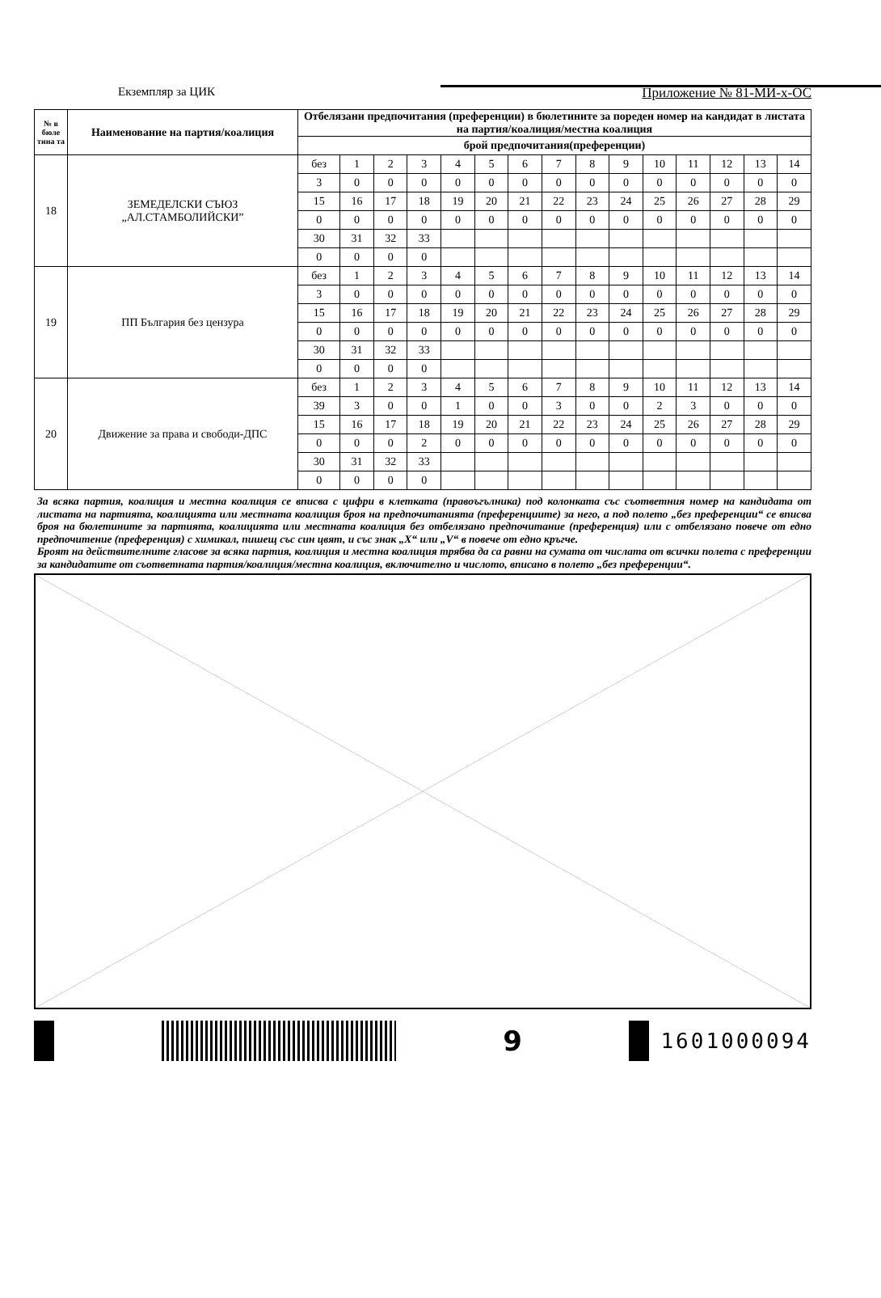Екземпляр за ЦИК Приложение № 81-МИ-х-ОС
| № в бюле тина та | Наименование на партия/коалиция | Отбелязани предпочитания (преференции) в бюлетините за пореден номер на кандидат в листата на партия/коалиция/местна коалиция | | | | | | | | | | | | | | |
| --- | --- | --- | --- | --- | --- | --- | --- | --- | --- | --- | --- | --- | --- | --- | --- | --- |
| | | брой предпочитания(преференции) | | | | | | | | | | | | | | |
| 18 | ЗЕМЕДЕЛСКИ СЪЮЗ „АЛ.СТАМБОЛИЙСКИ” | без | 1 | 2 | 3 | 4 | 5 | 6 | 7 | 8 | 9 | 10 | 11 | 12 | 13 | 14 |
| | | 3 | 0 | 0 | 0 | 0 | 0 | 0 | 0 | 0 | 0 | 0 | 0 | 0 | 0 | 0 |
| | | 15 | 16 | 17 | 18 | 19 | 20 | 21 | 22 | 23 | 24 | 25 | 26 | 27 | 28 | 29 |
| | | 0 | 0 | 0 | 0 | 0 | 0 | 0 | 0 | 0 | 0 | 0 | 0 | 0 | 0 | 0 |
| | | 30 | 31 | 32 | 33 | | | | | | | | | | | |
| | | 0 | 0 | 0 | 0 | | | | | | | | | | | |
| 19 | ПП България без цензура | без | 1 | 2 | 3 | 4 | 5 | 6 | 7 | 8 | 9 | 10 | 11 | 12 | 13 | 14 |
| | | 3 | 0 | 0 | 0 | 0 | 0 | 0 | 0 | 0 | 0 | 0 | 0 | 0 | 0 | 0 |
| | | 15 | 16 | 17 | 18 | 19 | 20 | 21 | 22 | 23 | 24 | 25 | 26 | 27 | 28 | 29 |
| | | 0 | 0 | 0 | 0 | 0 | 0 | 0 | 0 | 0 | 0 | 0 | 0 | 0 | 0 | 0 |
| | | 30 | 31 | 32 | 33 | | | | | | | | | | | |
| | | 0 | 0 | 0 | 0 | | | | | | | | | | | |
| 20 | Движение за права и свободи-ДПС | без | 1 | 2 | 3 | 4 | 5 | 6 | 7 | 8 | 9 | 10 | 11 | 12 | 13 | 14 |
| | | 39 | 3 | 0 | 0 | 1 | 0 | 0 | 3 | 0 | 0 | 2 | 3 | 0 | 0 | 0 |
| | | 15 | 16 | 17 | 18 | 19 | 20 | 21 | 22 | 23 | 24 | 25 | 26 | 27 | 28 | 29 |
| | | 0 | 0 | 0 | 2 | 0 | 0 | 0 | 0 | 0 | 0 | 0 | 0 | 0 | 0 | 0 |
| | | 30 | 31 | 32 | 33 | | | | | | | | | | | |
| | | 0 | 0 | 0 | 0 | | | | | | | | | | | |
За всяка партия, коалиция и местна коалиция се вписва с цифри в клетката (правоъгълника) под колонката със съответния номер на кандидата от листата на партията, коалицията или местната коалиция броя на предпочитанията (преференциите) за него, а под полето „без преференции“ се вписва броя на бюлетините за партията, коалицията или местната коалиция без отбелязано предпочитание (преференция) или с отбелязано повече от едно предпочитение (преференция) с химикал, пишещ със син цвят, и със знак „X“ или „V“ в повече от едно кръгче.
Броят на действителните гласове за всяка партия, коалиция и местна коалиция трябва да са равни на сумата от числата от всички полета с преференции за кандидатите от съответната партия/коалиция/местна коалиция, включително и числото, вписано в полето „без преференции“.
9
1601000094